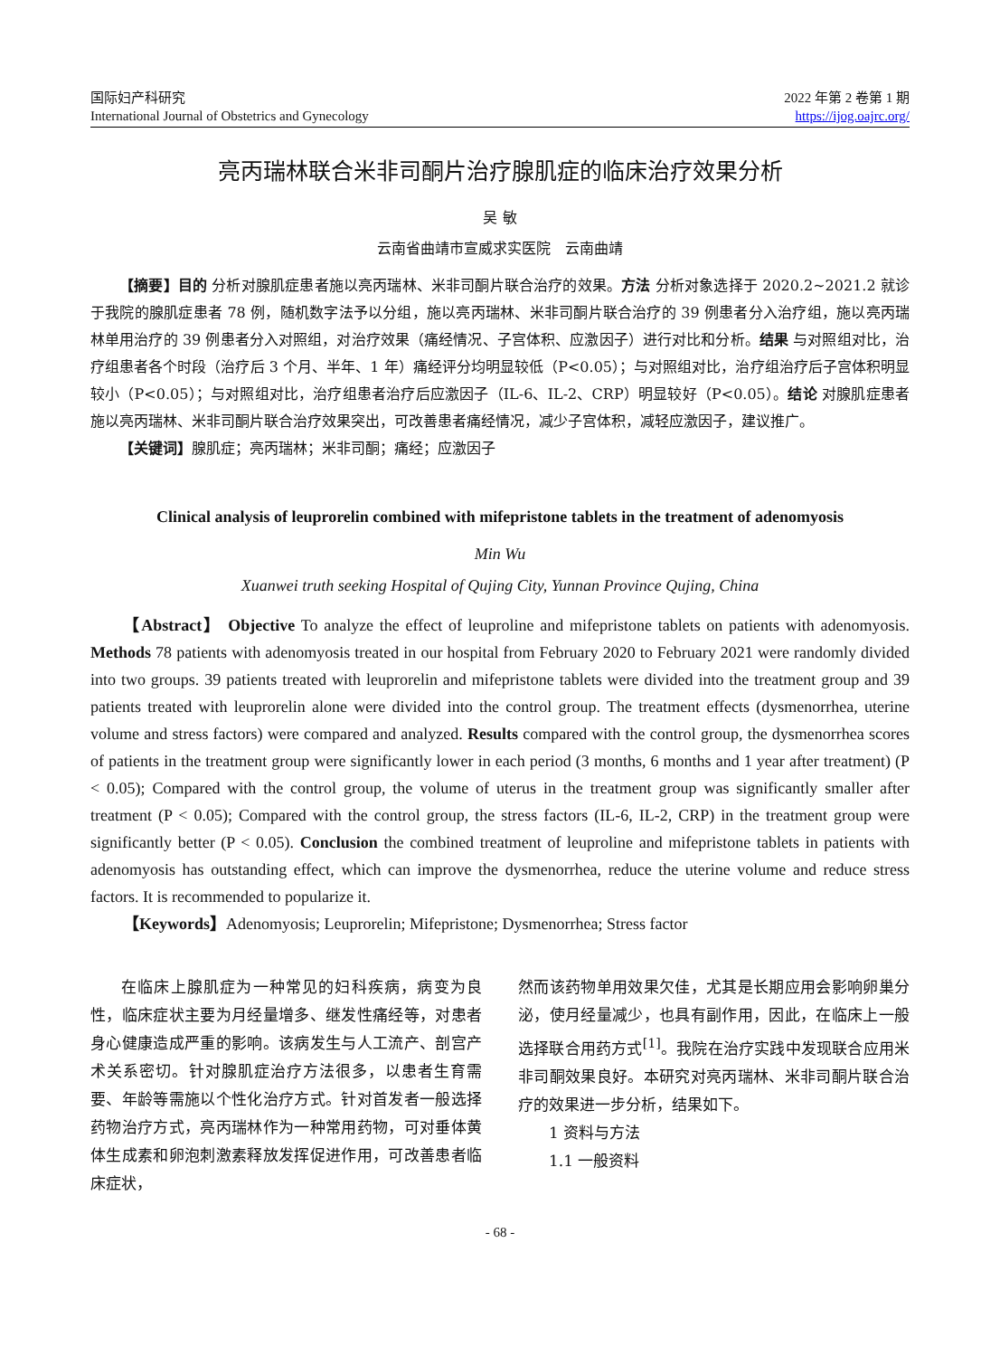国际妇产科研究
International Journal of Obstetrics and Gynecology
2022 年第 2 卷第 1 期
https://ijog.oajrc.org/
亮丙瑞林联合米非司酮片治疗腺肌症的临床治疗效果分析
吴 敏
云南省曲靖市宣威求实医院　云南曲靖
【摘要】目的 分析对腺肌症患者施以亮丙瑞林、米非司酮片联合治疗的效果。方法 分析对象选择于 2020.2~2021.2 就诊于我院的腺肌症患者 78 例，随机数字法予以分组，施以亮丙瑞林、米非司酮片联合治疗的 39 例患者分入治疗组，施以亮丙瑞林单用治疗的 39 例患者分入对照组，对治疗效果（痛经情况、子宫体积、应激因子）进行对比和分析。结果 与对照组对比，治疗组患者各个时段（治疗后 3 个月、半年、1 年）痛经评分均明显较低（P<0.05）；与对照组对比，治疗组治疗后子宫体积明显较小（P<0.05）；与对照组对比，治疗组患者治疗后应激因子（IL-6、IL-2、CRP）明显较好（P<0.05）。结论 对腺肌症患者施以亮丙瑞林、米非司酮片联合治疗效果突出，可改善患者痛经情况，减少子宫体积，减轻应激因子，建议推广。
【关键词】腺肌症；亮丙瑞林；米非司酮；痛经；应激因子
Clinical analysis of leuprorelin combined with mifepristone tablets in the treatment of adenomyosis
Min Wu
Xuanwei truth seeking Hospital of Qujing City, Yunnan Province Qujing, China
【Abstract】 Objective To analyze the effect of leuproline and mifepristone tablets on patients with adenomyosis. Methods 78 patients with adenomyosis treated in our hospital from February 2020 to February 2021 were randomly divided into two groups. 39 patients treated with leuprorelin and mifepristone tablets were divided into the treatment group and 39 patients treated with leuprorelin alone were divided into the control group. The treatment effects (dysmenorrhea, uterine volume and stress factors) were compared and analyzed. Results compared with the control group, the dysmenorrhea scores of patients in the treatment group were significantly lower in each period (3 months, 6 months and 1 year after treatment) (P < 0.05); Compared with the control group, the volume of uterus in the treatment group was significantly smaller after treatment (P < 0.05); Compared with the control group, the stress factors (IL-6, IL-2, CRP) in the treatment group were significantly better (P < 0.05). Conclusion the combined treatment of leuproline and mifepristone tablets in patients with adenomyosis has outstanding effect, which can improve the dysmenorrhea, reduce the uterine volume and reduce stress factors. It is recommended to popularize it.
【Keywords】Adenomyosis; Leuprorelin; Mifepristone; Dysmenorrhea; Stress factor
在临床上腺肌症为一种常见的妇科疾病，病变为良性，临床症状主要为月经量增多、继发性痛经等，对患者身心健康造成严重的影响。该病发生与人工流产、剖宫产术关系密切。针对腺肌症治疗方法很多，以患者生育需要、年龄等需施以个性化治疗方式。针对首发者一般选择药物治疗方式，亮丙瑞林作为一种常用药物，可对垂体黄体生成素和卵泡刺激素释放发挥促进作用，可改善患者临床症状，
然而该药物单用效果欠佳，尤其是长期应用会影响卵巢分泌，使月经量减少，也具有副作用，因此，在临床上一般选择联合用药方式<sup>[1]</sup>。我院在治疗实践中发现联合应用米非司酮效果良好。本研究对亮丙瑞林、米非司酮片联合治疗的效果进一步分析，结果如下。
1 资料与方法
1.1 一般资料
- 68 -